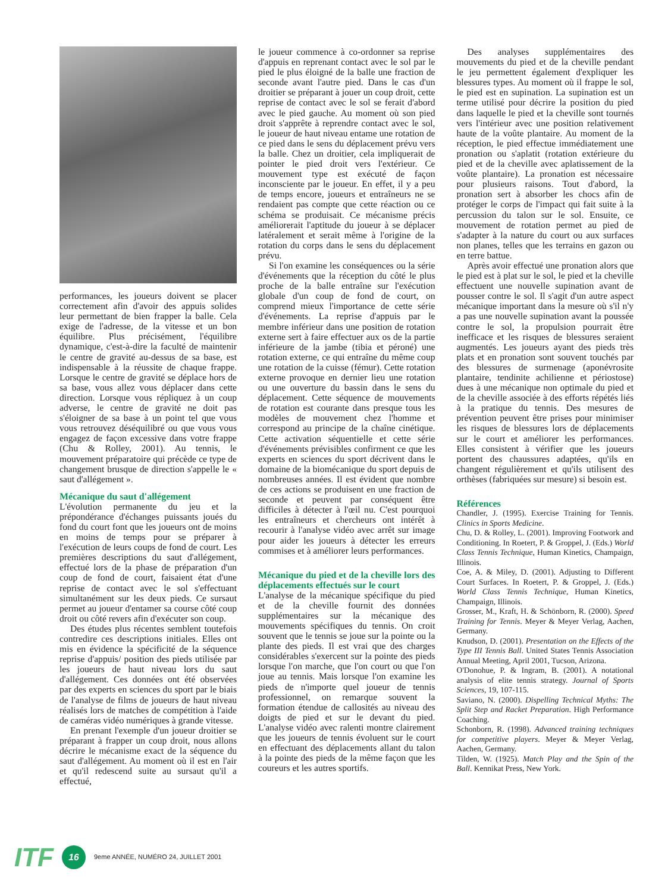performances, les joueurs doivent se placer correctement afin d'avoir des appuis solides leur permettant de bien frapper la balle. Cela exige de l'adresse, de la vitesse et un bon équilibre. Plus précisément, l'équilibre dynamique, c'est-à-dire la faculté de maintenir le centre de gravité au-dessus de sa base, est indispensable à la réussite de chaque frappe. Lorsque le centre de gravité se déplace hors de sa base, vous allez vous déplacer dans cette direction. Lorsque vous répliquez à un coup adverse, le centre de gravité ne doit pas s'éloigner de sa base à un point tel que vous vous retrouvez déséquilibré ou que vous vous engagez de façon excessive dans votre frappe (Chu & Rolley, 2001). Au tennis, le mouvement préparatoire qui précède ce type de changement brusque de direction s'appelle le « saut d'allégement ».
Mécanique du saut d'allégement
L'évolution permanente du jeu et la prépondérance d'échanges puissants joués du fond du court font que les joueurs ont de moins en moins de temps pour se préparer à l'exécution de leurs coups de fond de court. Les premières descriptions du saut d'allégement, effectué lors de la phase de préparation d'un coup de fond de court, faisaient état d'une reprise de contact avec le sol s'effectuant simultanément sur les deux pieds. Ce sursaut permet au joueur d'entamer sa course côté coup droit ou côté revers afin d'exécuter son coup.
Des études plus récentes semblent toutefois contredire ces descriptions initiales. Elles ont mis en évidence la spécificité de la séquence reprise d'appuis/ position des pieds utilisée par les joueurs de haut niveau lors du saut d'allégement. Ces données ont été observées par des experts en sciences du sport par le biais de l'analyse de films de joueurs de haut niveau réalisés lors de matches de compétition à l'aide de caméras vidéo numériques à grande vitesse.
En prenant l'exemple d'un joueur droitier se préparant à frapper un coup droit, nous allons décrire le mécanisme exact de la séquence du saut d'allégement. Au moment où il est en l'air et qu'il redescend suite au sursaut qu'il a effectué,
le joueur commence à co-ordonner sa reprise d'appuis en reprenant contact avec le sol par le pied le plus éloigné de la balle une fraction de seconde avant l'autre pied. Dans le cas d'un droitier se préparant à jouer un coup droit, cette reprise de contact avec le sol se ferait d'abord avec le pied gauche. Au moment où son pied droit s'apprête à reprendre contact avec le sol, le joueur de haut niveau entame une rotation de ce pied dans le sens du déplacement prévu vers la balle. Chez un droitier, cela impliquerait de pointer le pied droit vers l'extérieur. Ce mouvement type est exécuté de façon inconsciente par le joueur. En effet, il y a peu de temps encore, joueurs et entraîneurs ne se rendaient pas compte que cette réaction ou ce schéma se produisait. Ce mécanisme précis améliorerait l'aptitude du joueur à se déplacer latéralement et serait même à l'origine de la rotation du corps dans le sens du déplacement prévu.
Si l'on examine les conséquences ou la série d'événements que la réception du côté le plus proche de la balle entraîne sur l'exécution globale d'un coup de fond de court, on comprend mieux l'importance de cette série d'événements. La reprise d'appuis par le membre inférieur dans une position de rotation externe sert à faire effectuer aux os de la partie inférieure de la jambe (tibia et péroné) une rotation externe, ce qui entraîne du même coup une rotation de la cuisse (fémur). Cette rotation externe provoque en dernier lieu une rotation ou une ouverture du bassin dans le sens du déplacement. Cette séquence de mouvements de rotation est courante dans presque tous les modèles de mouvement chez l'homme et correspond au principe de la chaîne cinétique. Cette activation séquentielle et cette série d'événements prévisibles confirment ce que les experts en sciences du sport décrivent dans le domaine de la biomécanique du sport depuis de nombreuses années. Il est évident que nombre de ces actions se produisent en une fraction de seconde et peuvent par conséquent être difficiles à détecter à l'œil nu. C'est pourquoi les entraîneurs et chercheurs ont intérêt à recourir à l'analyse vidéo avec arrêt sur image pour aider les joueurs à détecter les erreurs commises et à améliorer leurs performances.
Mécanique du pied et de la cheville lors des déplacements effectués sur le court
L'analyse de la mécanique spécifique du pied et de la cheville fournit des données supplémentaires sur la mécanique des mouvements spécifiques du tennis. On croit souvent que le tennis se joue sur la pointe ou la plante des pieds. Il est vrai que des charges considérables s'exercent sur la pointe des pieds lorsque l'on marche, que l'on court ou que l'on joue au tennis. Mais lorsque l'on examine les pieds de n'importe quel joueur de tennis professionnel, on remarque souvent la formation étendue de callosités au niveau des doigts de pied et sur le devant du pied. L'analyse vidéo avec ralenti montre clairement que les joueurs de tennis évoluent sur le court en effectuant des déplacements allant du talon à la pointe des pieds de la même façon que les coureurs et les autres sportifs.
Des analyses supplémentaires des mouvements du pied et de la cheville pendant le jeu permettent également d'expliquer les blessures types. Au moment où il frappe le sol, le pied est en supination. La supination est un terme utilisé pour décrire la position du pied dans laquelle le pied et la cheville sont tournés vers l'intérieur avec une position relativement haute de la voûte plantaire. Au moment de la réception, le pied effectue immédiatement une pronation ou s'aplatit (rotation extérieure du pied et de la cheville avec aplatissement de la voûte plantaire). La pronation est nécessaire pour plusieurs raisons. Tout d'abord, la pronation sert à absorber les chocs afin de protéger le corps de l'impact qui fait suite à la percussion du talon sur le sol. Ensuite, ce mouvement de rotation permet au pied de s'adapter à la nature du court ou aux surfaces non planes, telles que les terrains en gazon ou en terre battue.
Après avoir effectué une pronation alors que le pied est à plat sur le sol, le pied et la cheville effectuent une nouvelle supination avant de pousser contre le sol. Il s'agit d'un autre aspect mécanique important dans la mesure où s'il n'y a pas une nouvelle supination avant la poussée contre le sol, la propulsion pourrait être inefficace et les risques de blessures seraient augmentés. Les joueurs ayant des pieds très plats et en pronation sont souvent touchés par des blessures de surmenage (aponévrosite plantaire, tendinite achilienne et périostose) dues à une mécanique non optimale du pied et de la cheville associée à des efforts répétés liés à la pratique du tennis. Des mesures de prévention peuvent être prises pour minimiser les risques de blessures lors de déplacements sur le court et améliorer les performances. Elles consistent à vérifier que les joueurs portent des chaussures adaptées, qu'ils en changent régulièrement et qu'ils utilisent des orthèses (fabriquées sur mesure) si besoin est.
Références
Chandler, J. (1995). Exercise Training for Tennis. Clinics in Sports Medicine.
Chu, D. & Rolley, L. (2001). Improving Footwork and Conditioning. In Roetert, P. & Groppel, J. (Eds.) World Class Tennis Technique, Human Kinetics, Champaign, Illinois.
Coe, A. & Miley, D. (2001). Adjusting to Different Court Surfaces. In Roetert, P. & Groppel, J. (Eds.) World Class Tennis Technique, Human Kinetics, Champaign, Illinois.
Grosser, M., Kraft, H. & Schönborn, R. (2000). Speed Training for Tennis. Meyer & Meyer Verlag, Aachen, Germany.
Knudson, D. (2001). Presentation on the Effects of the Type III Tennis Ball. United States Tennis Association Annual Meeting, April 2001, Tucson, Arizona.
O'Donohue, P. & Ingram, B. (2001). A notational analysis of elite tennis strategy. Journal of Sports Sciences, 19, 107-115.
Saviano, N. (2000). Dispelling Technical Myths: The Split Step and Racket Preparation. High Performance Coaching.
Schonborn, R. (1998). Advanced training techniques for competitive players. Meyer & Meyer Verlag, Aachen, Germany.
Tilden, W. (1925). Match Play and the Spin of the Ball. Kennikat Press, New York.
ITF 16 9eme ANNÉE, NUMÉRO 24, JUILLET 2001